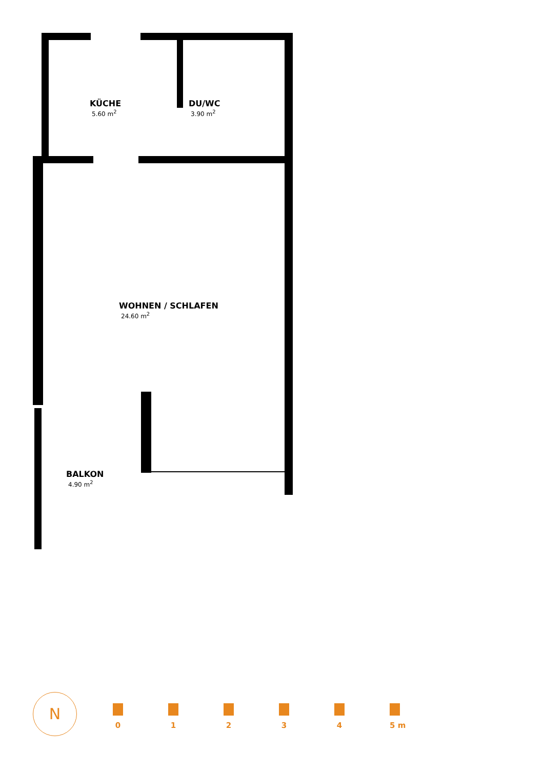KÜCHE
5.60 m<sup>2</sup>
DU/WC
3.90 m<sup>2</sup>
WOHNEN / SCHLAFEN
24.60 m<sup>2</sup>
BALKON
4.90 m<sup>2</sup>
N
0 1 2 3 4 5 m